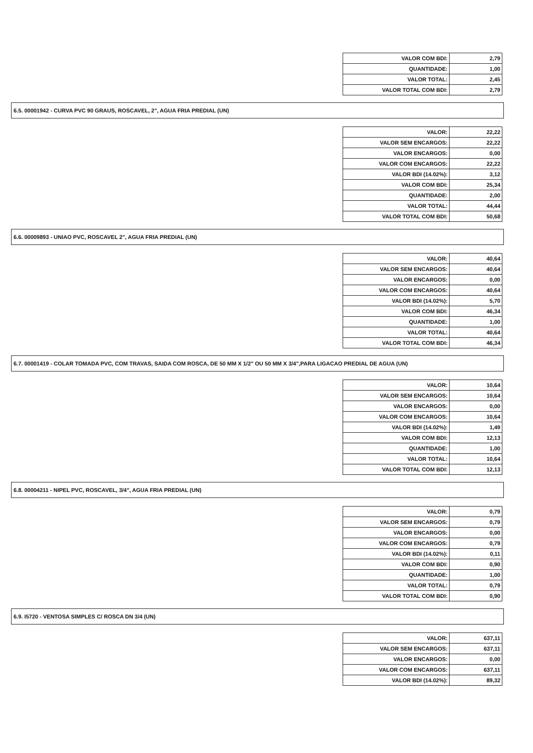| VALOR COM BDI: | 2,79 |
| QUANTIDADE: | 1,00 |
| VALOR TOTAL: | 2,45 |
| VALOR TOTAL COM BDI: | 2,79 |
6.5. 00001942 - CURVA PVC 90 GRAUS, ROSCAVEL, 2", AGUA FRIA PREDIAL (UN)
| VALOR: | 22,22 |
| VALOR SEM ENCARGOS: | 22,22 |
| VALOR ENCARGOS: | 0,00 |
| VALOR COM ENCARGOS: | 22,22 |
| VALOR BDI (14.02%): | 3,12 |
| VALOR COM BDI: | 25,34 |
| QUANTIDADE: | 2,00 |
| VALOR TOTAL: | 44,44 |
| VALOR TOTAL COM BDI: | 50,68 |
6.6. 00009893 - UNIAO PVC, ROSCAVEL 2", AGUA FRIA PREDIAL (UN)
| VALOR: | 40,64 |
| VALOR SEM ENCARGOS: | 40,64 |
| VALOR ENCARGOS: | 0,00 |
| VALOR COM ENCARGOS: | 40,64 |
| VALOR BDI (14.02%): | 5,70 |
| VALOR COM BDI: | 46,34 |
| QUANTIDADE: | 1,00 |
| VALOR TOTAL: | 40,64 |
| VALOR TOTAL COM BDI: | 46,34 |
6.7. 00001419 - COLAR TOMADA PVC, COM TRAVAS, SAIDA COM ROSCA, DE 50 MM X 1/2" OU 50 MM X 3/4",PARA LIGACAO PREDIAL DE AGUA (UN)
| VALOR: | 10,64 |
| VALOR SEM ENCARGOS: | 10,64 |
| VALOR ENCARGOS: | 0,00 |
| VALOR COM ENCARGOS: | 10,64 |
| VALOR BDI (14.02%): | 1,49 |
| VALOR COM BDI: | 12,13 |
| QUANTIDADE: | 1,00 |
| VALOR TOTAL: | 10,64 |
| VALOR TOTAL COM BDI: | 12,13 |
6.8. 00004211 - NIPEL PVC, ROSCAVEL, 3/4", AGUA FRIA PREDIAL (UN)
| VALOR: | 0,79 |
| VALOR SEM ENCARGOS: | 0,79 |
| VALOR ENCARGOS: | 0,00 |
| VALOR COM ENCARGOS: | 0,79 |
| VALOR BDI (14.02%): | 0,11 |
| VALOR COM BDI: | 0,90 |
| QUANTIDADE: | 1,00 |
| VALOR TOTAL: | 0,79 |
| VALOR TOTAL COM BDI: | 0,90 |
6.9. I5720 - VENTOSA SIMPLES C/ ROSCA DN 3/4 (UN)
| VALOR: | 637,11 |
| VALOR SEM ENCARGOS: | 637,11 |
| VALOR ENCARGOS: | 0,00 |
| VALOR COM ENCARGOS: | 637,11 |
| VALOR BDI (14.02%): | 89,32 |